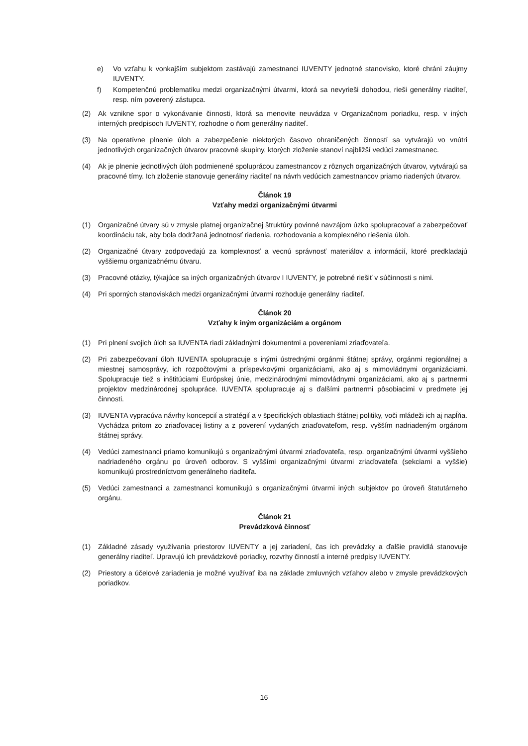e) Vo vzťahu k vonkajším subjektom zastávajú zamestnanci IUVENTY jednotné stanovisko, ktoré chráni záujmy IUVENTY.
f) Kompetenčnú problematiku medzi organizačnými útvarmi, ktorá sa nevyrieši dohodou, rieši generálny riaditeľ, resp. ním poverený zástupca.
(2) Ak vznikne spor o vykonávanie činnosti, ktorá sa menovite neuvádza v Organizačnom poriadku, resp. v iných interných predpisoch IUVENTY, rozhodne o ňom generálny riaditeľ.
(3) Na operatívne plnenie úloh a zabezpečenie niektorých časovo ohraničených činností sa vytvárajú vo vnútri jednotlivých organizačných útvarov pracovné skupiny, ktorých zloženie stanoví najbližší vedúci zamestnanec.
(4) Ak je plnenie jednotlivých úloh podmienené spoluprácou zamestnancov z rôznych organizačných útvarov, vytvárajú sa pracovné tímy. Ich zloženie stanovuje generálny riaditeľ na návrh vedúcich zamestnancov priamo riadených útvarov.
Článok 19
Vzťahy medzi organizačnými útvarmi
(1) Organizačné útvary sú v zmysle platnej organizačnej štruktúry povinné navzájom úzko spolupracovať a zabezpečovať koordináciu tak, aby bola dodržaná jednotnosť riadenia, rozhodovania a komplexného riešenia úloh.
(2) Organizačné útvary zodpovedajú za komplexnosť a vecnú správnosť materiálov a informácií, ktoré predkladajú vyššiemu organizačnému útvaru.
(3) Pracovné otázky, týkajúce sa iných organizačných útvarov I IUVENTY, je potrebné riešiť v súčinnosti s nimi.
(4) Pri sporných stanoviskách medzi organizačnými útvarmi rozhoduje generálny riaditeľ.
Článok 20
Vzťahy k iným organizáciám a orgánom
(1) Pri plnení svojich úloh sa IUVENTA riadi základnými dokumentmi a povereniami zriaďovateľa.
(2) Pri zabezpečovaní úloh IUVENTA spolupracuje s inými ústrednými orgánmi štátnej správy, orgánmi regionálnej a miestnej samosprávy, ich rozpočtovými a príspevkovými organizáciami, ako aj s mimovládnymi organizáciami. Spolupracuje tiež s inštitúciami Európskej únie, medzinárodnými mimovládnymi organizáciami, ako aj s partnermi projektov medzinárodnej spolupráce. IUVENTA spolupracuje aj s ďalšími partnermi pôsobiacimi v predmete jej činnosti.
(3) IUVENTA vypracúva návrhy koncepcií a stratégií a v špecifických oblastiach štátnej politiky, voči mládeži ich aj napĺňa. Vychádza pritom zo zriaďovacej listiny a z poverení vydaných zriaďovateľom, resp. vyšším nadriadeným orgánom štátnej správy.
(4) Vedúci zamestnanci priamo komunikujú s organizačnými útvarmi zriaďovateľa, resp. organizačnými útvarmi vyššieho nadriadeného orgánu po úroveň odborov. S vyššími organizačnými útvarmi zriaďovateľa (sekciami a vyššie) komunikujú prostredníctvom generálneho riaditeľa.
(5) Vedúci zamestnanci a zamestnanci komunikujú s organizačnými útvarmi iných subjektov po úroveň štatutárneho orgánu.
Článok 21
Prevádzková činnosť
(1) Základné zásady využívania priestorov IUVENTY a jej zariadení, čas ich prevádzky a ďalšie pravidlá stanovuje generálny riaditeľ. Upravujú ich prevádzkové poriadky, rozvrhy činností a interné predpisy IUVENTY.
(2) Priestory a účelové zariadenia je možné využívať iba na základe zmluvných vzťahov alebo v zmysle prevádzkových poriadkov.
16